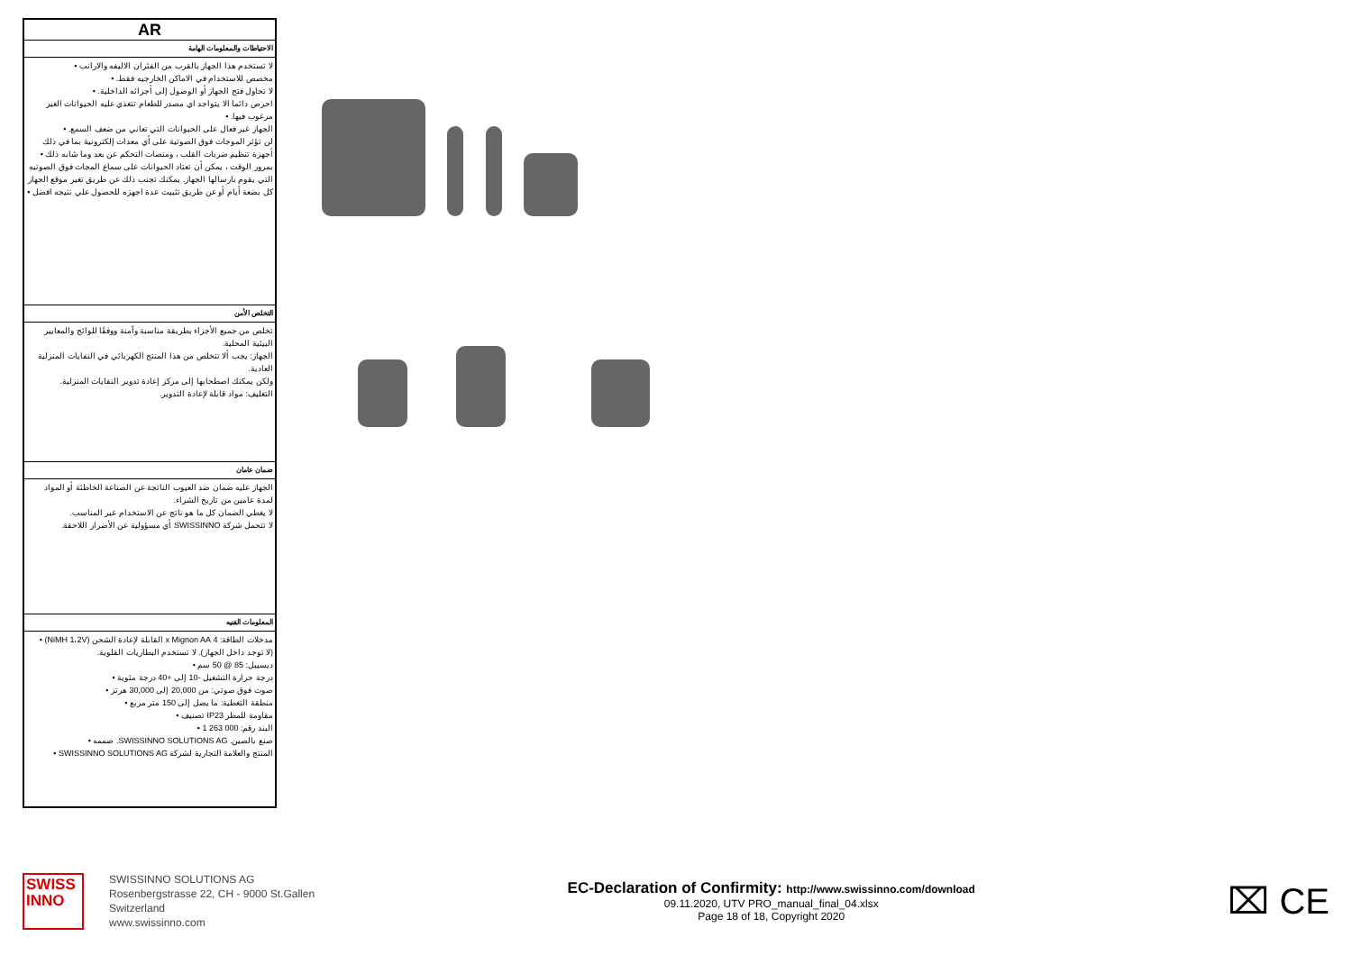| AR |
| --- |
| الاحتياطات والمعلومات الهامة |
| لا تستخدم هذا الجهاز بالقرب من الفئران الاليفه والارانب • مخصص للاستخدام في الاماكن الخارجيه فقط. • لا تحاول فتح الجهاز أو الوصول إلى أجزائه الداخلية. • احرص دائما الا يتواجد اي مصدر للطعام تتغذي عليه الحيوانات الغير مرغوب فيها. • الجهاز غير فعال على الحيوانات التي تعاني من ضعف السمع. • لن تؤثر الموجات فوق الصوتية على أي معدات إلكترونية بما في ذلك أجهزة تنظيم ضربات القلب ، ومنصات التحكم عن بعد وما شابه ذلك • بمرور الوقت ، يمكن أن تعتاد الحيوانات على سماع المجات فوق الصوتيه التي يقوم بارسالها الجهاز. يمكنك تجنب ذلك عن طريق تغير موقع الجهاز كل بضعة أيام أو عن طريق تثبيت عدة اجهزه للحصول علي نتيجه افضل • |
| التخلص الأمن |
| تخلص من جميع الأجزاء بطريقة مناسبة وآمنة ووفقًا للوائح والمعايير البيئية المحلية. الجهاز: يجب ألا تتخلص من هذا المنتج الكهربائي في النفايات المنزلية العادية. ولكن يمكنك اصطحابها إلى مركز إعادة تدوير النفايات المنزلية. التغليف: مواد قابلة لإعادة التدوير. |
| ضمان عامان |
| الجهاز عليه ضمان ضد العيوب الناتجة عن الصناعة الخاطئة أو المواد لمدة عامين من تاريخ الشراء. لا يغطي الضمان كل ما هو ناتج عن الاستخدام غير المناسب. لا تتحمل شركة SWISSINNO أي مسؤولية عن الأضرار اللاحقة. |
| المعلومات الفنيه |
| مدخلات الطاقة: 4 x Mignon AA القابلة لإعادة الشحن (NiMH 1،2V) • (لا توجد داخل الجهاز). لا تستخدم البطاريات القلوية. ديسيبل: 85 @ 50 سم • درجة حرارة التشغيل -10 إلى +40 درجة مئوية • صوت فوق صوتي: من 20,000 إلى 30,000 هرتز • منطقة التغطية: ما يصل إلى 150 متر مربع • مقاومة للمطر IP23 تصنيف • البند رقم: 000 263 1 • صنع بالصين. SWISSINNO SOLUTIONS AG. صممه • المنتج والعلامة التجارية لشركة SWISSINNO SOLUTIONS AG • |
SWISS
INNO
SWISSINNO SOLUTIONS AG
Rosenbergstrasse 22, CH - 9000 St.Gallen
Switzerland
www.swissinno.com
EC-Declaration of Confirmity: http://www.swissinno.com/download
09.11.2020, UTV PRO_manual_final_04.xlsx
Page 18 of 18, Copyright 2020
⌧ CE